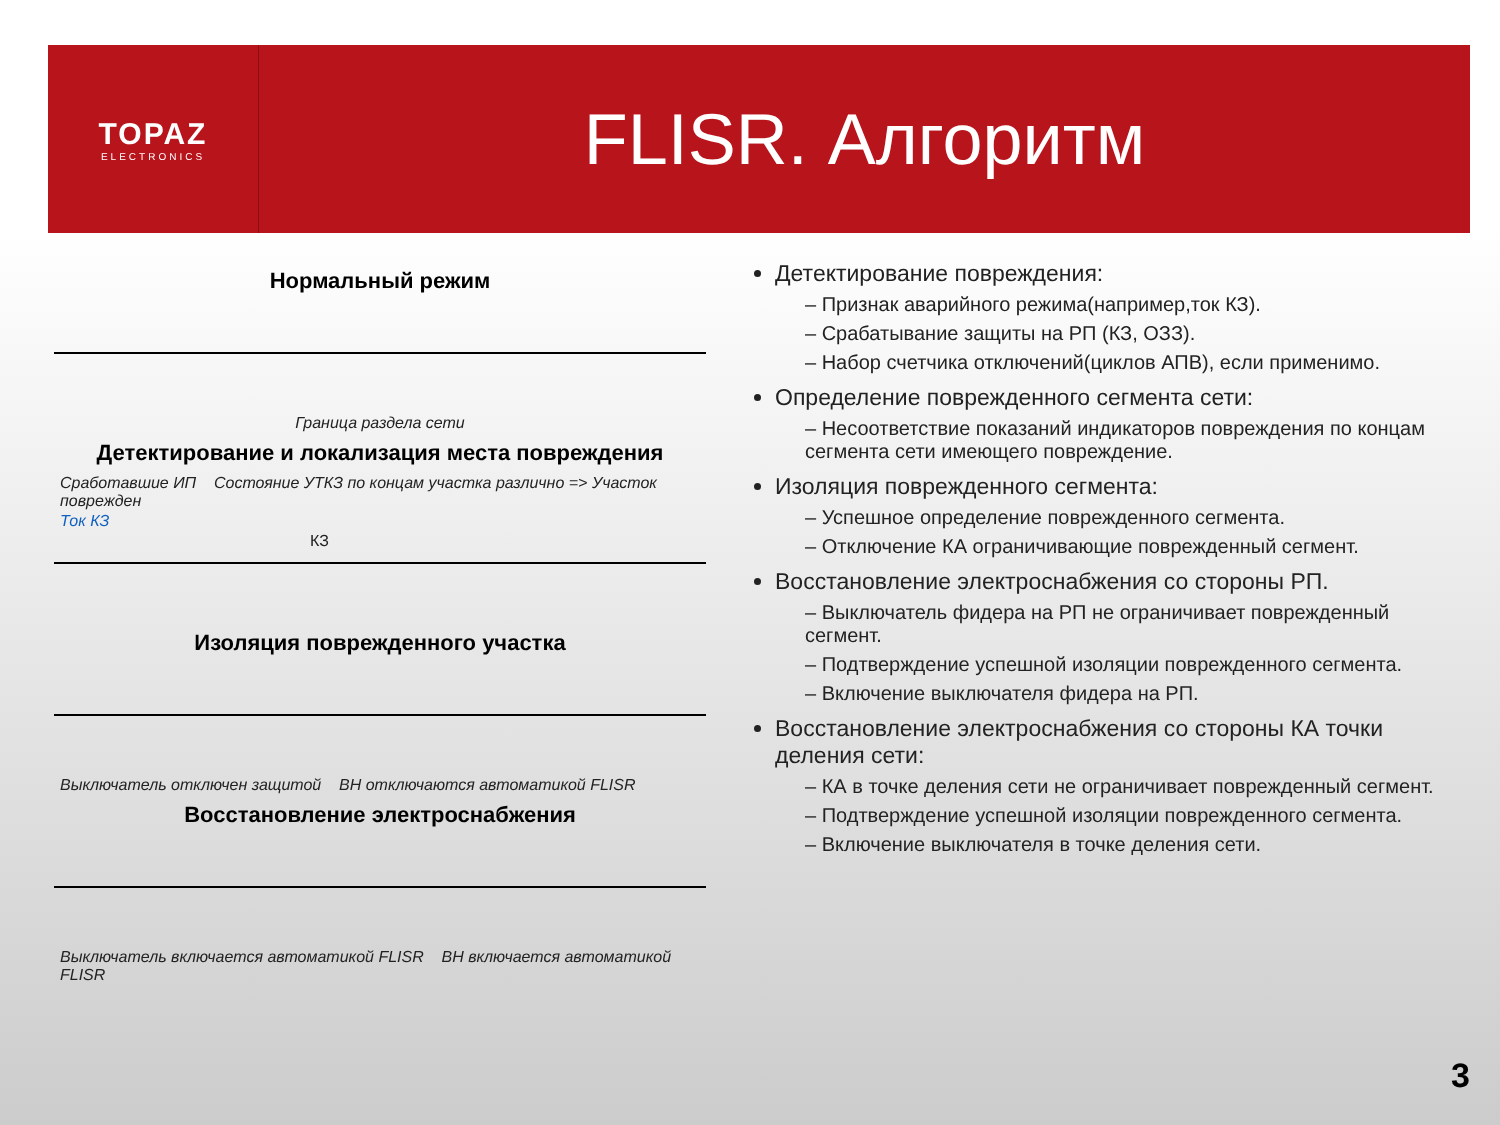TOPAZ
ELECTRONICS
FLISR. Алгоритм
Нормальный режим
Граница раздела сети
Детектирование и локализация места повреждения
Сработавшие ИП Состояние УТКЗ по концам участка различно => Участок поврежден
Ток КЗ
КЗ
Изоляция поврежденного участка
Выключатель отключен защитой ВН отключаются автоматикой FLISR
Восстановление электроснабжения
Выключатель включается автоматикой FLISR ВН включается автоматикой FLISR
Детектирование повреждения:
– Признак аварийного режима(например,ток КЗ).
– Срабатывание защиты на РП (КЗ, ОЗЗ).
– Набор счетчика отключений(циклов АПВ), если применимо.
Определение поврежденного сегмента сети:
– Несоответствие показаний индикаторов повреждения по концам сегмента сети имеющего повреждение.
Изоляция поврежденного сегмента:
– Успешное определение поврежденного сегмента.
– Отключение КА ограничивающие поврежденный сегмент.
Восстановление электроснабжения со стороны РП.
– Выключатель фидера на РП не ограничивает поврежденный сегмент.
– Подтверждение успешной изоляции поврежденного сегмента.
– Включение выключателя фидера на РП.
Восстановление электроснабжения со стороны КА точки деления сети:
– КА в точке деления сети не ограничивает поврежденный сегмент.
– Подтверждение успешной изоляции поврежденного сегмента.
– Включение выключателя в точке деления сети.
3